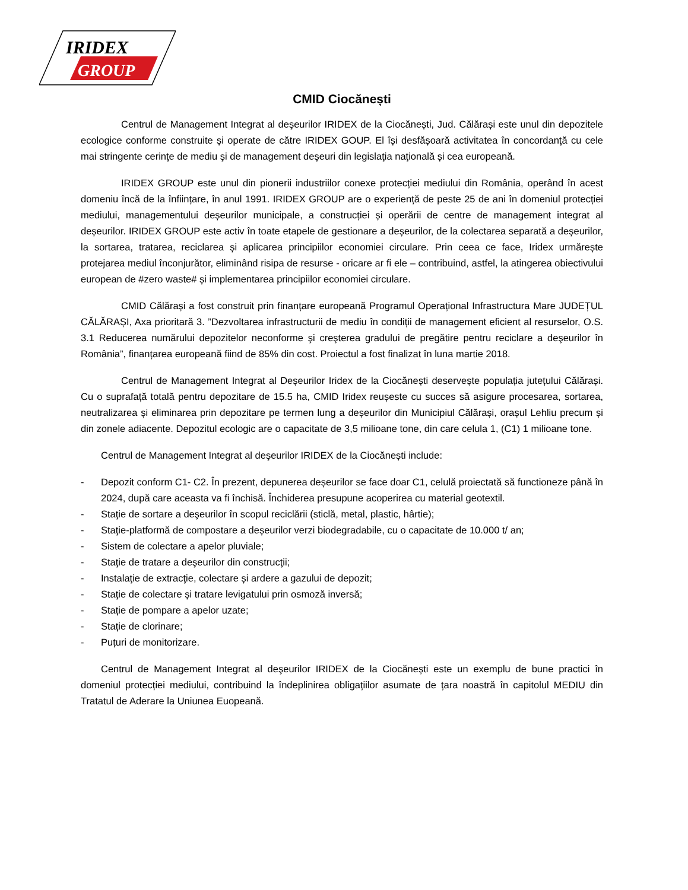IRIDEX
GROUP
CMID Ciocănești
Centrul de Management Integrat al deşeurilor IRIDEX de la Ciocănești, Jud. Călărași este unul din depozitele ecologice conforme construite și operate de către IRIDEX GOUP. El își desfășoară activitatea în concordanţă cu cele mai stringente cerinţe de mediu şi de management deşeuri din legislaţia naţională și cea europeană.
IRIDEX GROUP este unul din pionerii industriilor conexe protecției mediului din România, operând în acest domeniu încă de la înființare, în anul 1991. IRIDEX GROUP are o experiență de peste 25 de ani în domeniul protecției mediului, managementului deșeurilor municipale, a construcției și operării de centre de management integrat al deșeurilor. IRIDEX GROUP este activ în toate etapele de gestionare a deșeurilor, de la colectarea separată a deșeurilor, la sortarea, tratarea, reciclarea și aplicarea principiilor economiei circulare. Prin ceea ce face, Iridex urmărește protejarea mediul înconjurător, eliminând risipa de resurse - oricare ar fi ele – contribuind, astfel, la atingerea obiectivului european de #zero waste# și implementarea principiilor economiei circulare.
CMID Călărași a fost construit prin finanțare europeană Programul Operațional Infrastructura Mare JUDEȚUL CĂLĂRAȘI, Axa prioritară 3. ”Dezvoltarea infrastructurii de mediu în condiții de management eficient al resurselor, O.S. 3.1 Reducerea numărului depozitelor neconforme şi creşterea gradului de pregătire pentru reciclare a deşeurilor în România”, finanțarea europeană fiind de 85% din cost. Proiectul a fost finalizat în luna martie 2018.
Centrul de Management Integrat al Deșeurilor Iridex de la Ciocănești deservește populația jutețului Călărași. Cu o suprafață totală pentru depozitare de 15.5 ha, CMID Iridex reușeste cu succes să asigure procesarea, sortarea, neutralizarea și eliminarea prin depozitare pe termen lung a deșeurilor din Municipiul Călărași, orașul Lehliu precum și din zonele adiacente. Depozitul ecologic are o capacitate de 3,5 milioane tone, din care celula 1, (C1) 1 milioane tone.
Centrul de Management Integrat al deşeurilor IRIDEX de la Ciocănești include:
- Depozit conform C1- C2. În prezent, depunerea deșeurilor se face doar C1, celulă proiectată să functioneze până în 2024, după care aceasta va fi închisă. Închiderea presupune acoperirea cu material geotextil.
- Staţie de sortare a deşeurilor în scopul reciclării (sticlă, metal, plastic, hârtie);
- Staţie-platformă de compostare a deșeurilor verzi biodegradabile, cu o capacitate de 10.000 t/ an;
- Sistem de colectare a apelor pluviale;
- Staţie de tratare a deşeurilor din construcţii;
- Instalaţie de extracţie, colectare și ardere a gazului de depozit;
- Staţie de colectare și tratare levigatului prin osmoză inversă;
- Stație de pompare a apelor uzate;
- Stație de clorinare;
- Puțuri de monitorizare.
Centrul de Management Integrat al deşeurilor IRIDEX de la Ciocănești este un exemplu de bune practici în domeniul protecției mediului, contribuind la îndeplinirea obligațiilor asumate de țara noastră în capitolul MEDIU din Tratatul de Aderare la Uniunea Euopeană.